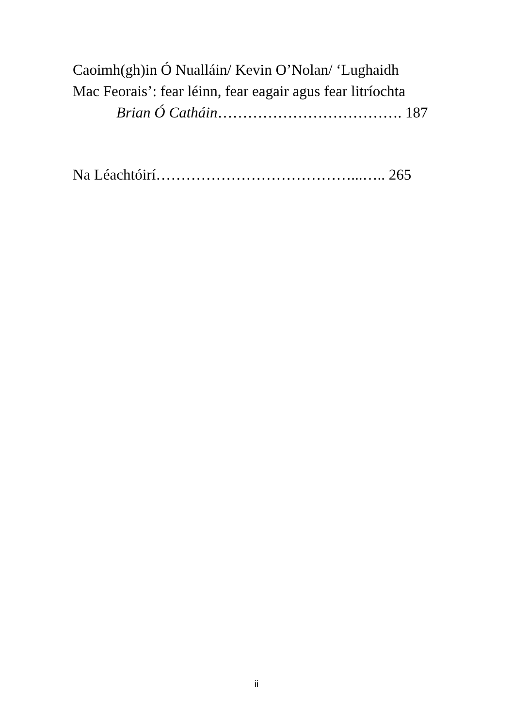Caoimh(gh)in Ó Nualláin/ Kevin O’Nolan/ ‘Lughaidh
Mac Feorais’: fear léinn, fear eagair agus fear litríochta
Brian Ó Catháin………………………………. 187
Na Léachtóirí…………………………………...….. 265
ii